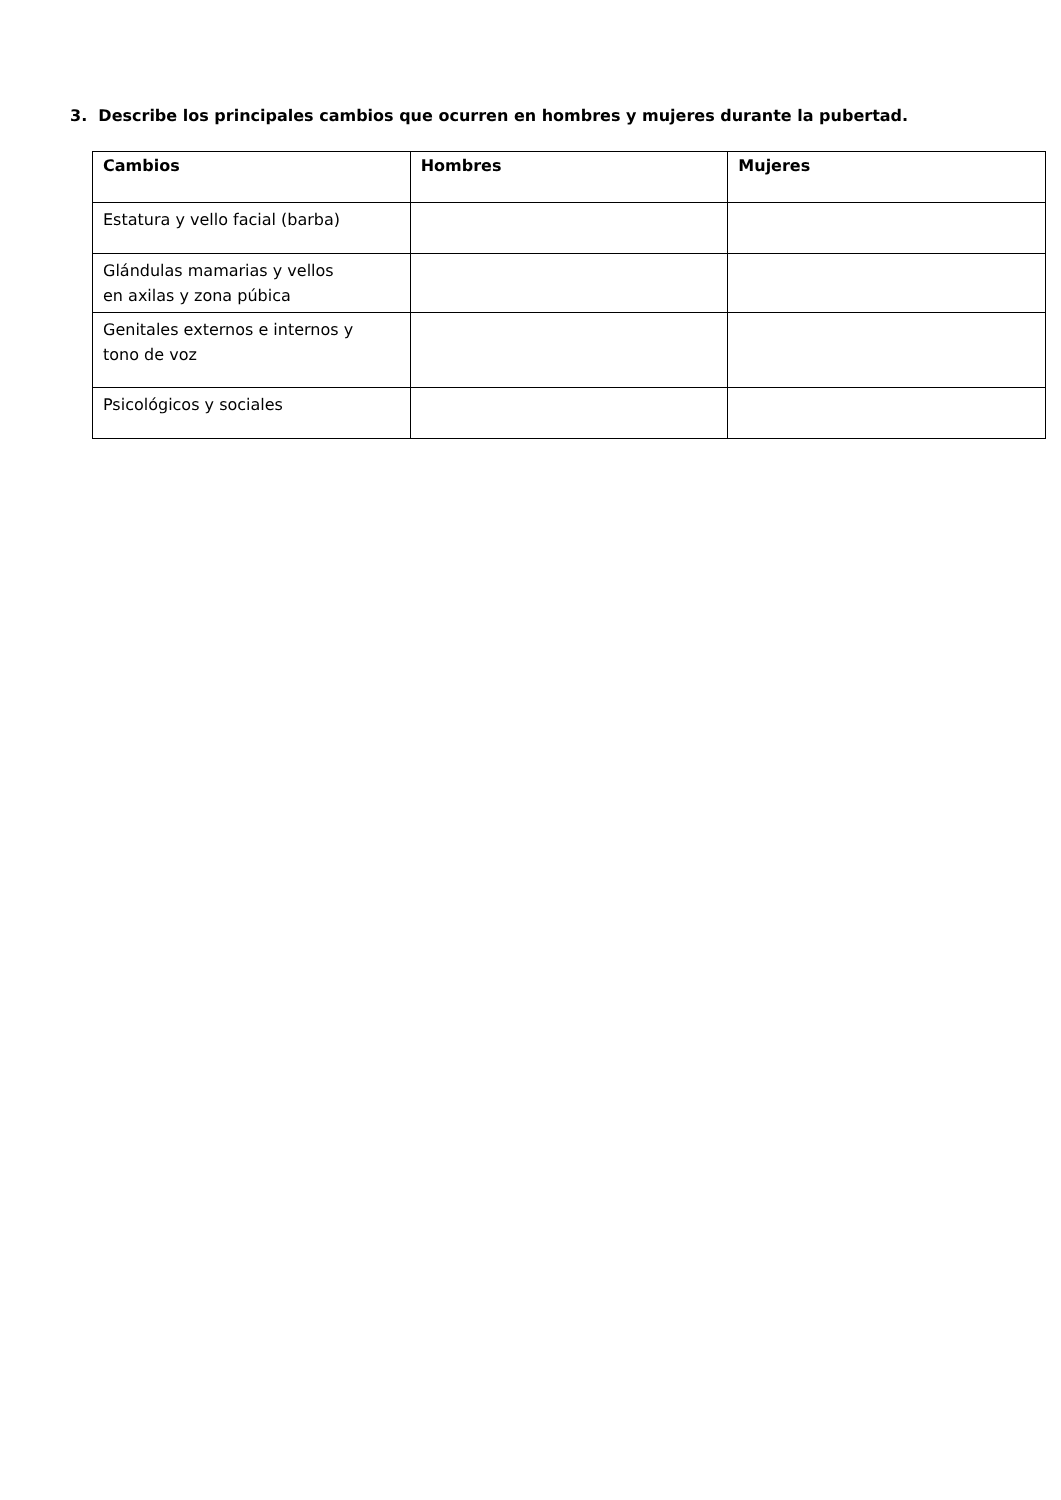3. Describe los principales cambios que ocurren en hombres y mujeres durante la pubertad.
| Cambios | Hombres | Mujeres |
| --- | --- | --- |
| Estatura y vello facial (barba) | | |
| Glándulas mamarias y vellos en axilas y zona púbica | | |
| Genitales externos e internos y tono de voz | | |
| Psicológicos y sociales | | |